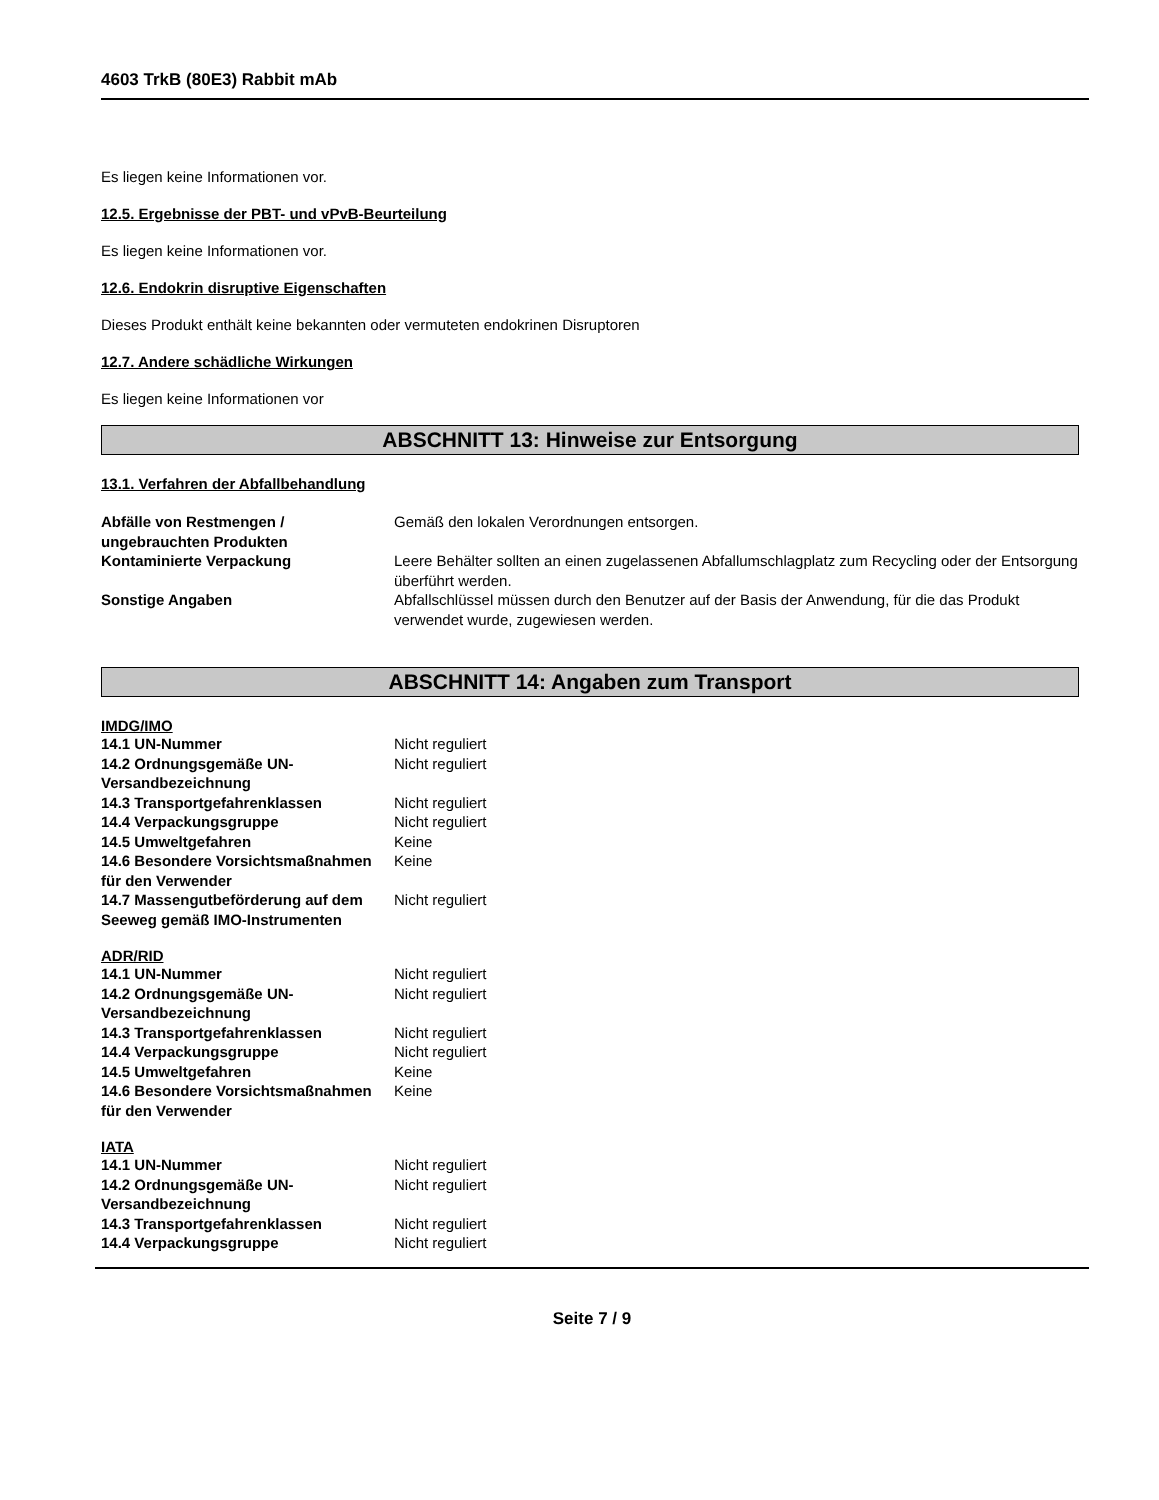4603 TrkB (80E3) Rabbit mAb
Es liegen keine Informationen vor.
12.5. Ergebnisse der PBT- und vPvB-Beurteilung
Es liegen keine Informationen vor.
12.6. Endokrin disruptive Eigenschaften
Dieses Produkt enthält keine bekannten oder vermuteten endokrinen Disruptoren
12.7. Andere schädliche Wirkungen
Es liegen keine Informationen vor
ABSCHNITT 13: Hinweise zur Entsorgung
13.1. Verfahren der Abfallbehandlung
| Abfälle von Restmengen / ungebrauchten Produkten | Gemäß den lokalen Verordnungen entsorgen. |
| Kontaminierte Verpackung | Leere Behälter sollten an einen zugelassenen Abfallumschlagplatz zum Recycling oder der Entsorgung überführt werden. |
| Sonstige Angaben | Abfallschlüssel müssen durch den Benutzer auf der Basis der Anwendung, für die das Produkt verwendet wurde, zugewiesen werden. |
ABSCHNITT 14: Angaben zum Transport
IMDG/IMO
| 14.1 UN-Nummer | Nicht reguliert |
| 14.2 Ordnungsgemäße UN-Versandbezeichnung | Nicht reguliert |
| 14.3 Transportgefahrenklassen | Nicht reguliert |
| 14.4 Verpackungsgruppe | Nicht reguliert |
| 14.5 Umweltgefahren | Keine |
| 14.6 Besondere Vorsichtsmaßnahmen für den Verwender | Keine |
| 14.7 Massengutbeförderung auf dem Seeweg gemäß IMO-Instrumenten | Nicht reguliert |
ADR/RID
| 14.1 UN-Nummer | Nicht reguliert |
| 14.2 Ordnungsgemäße UN-Versandbezeichnung | Nicht reguliert |
| 14.3 Transportgefahrenklassen | Nicht reguliert |
| 14.4 Verpackungsgruppe | Nicht reguliert |
| 14.5 Umweltgefahren | Keine |
| 14.6 Besondere Vorsichtsmaßnahmen für den Verwender | Keine |
IATA
| 14.1 UN-Nummer | Nicht reguliert |
| 14.2 Ordnungsgemäße UN-Versandbezeichnung | Nicht reguliert |
| 14.3 Transportgefahrenklassen | Nicht reguliert |
| 14.4 Verpackungsgruppe | Nicht reguliert |
Seite 7 / 9